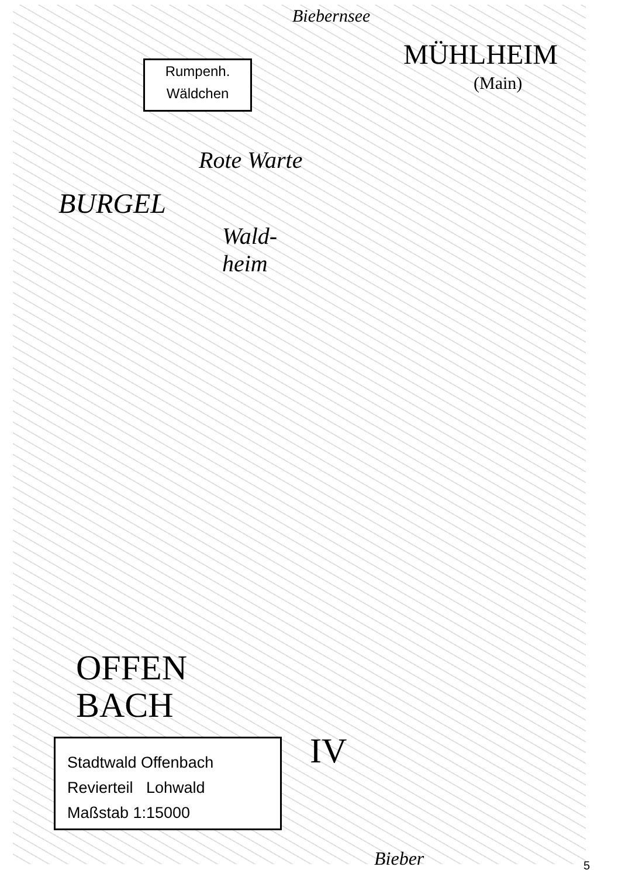Rumpenh.
Wäldchen
Biebernsee
MÜHLHEIM
(Main)
Rote Warte
BURGEL
Wald-
heim
OFFEN
BACH
IV
Bieber
Stadtwald Offenbach
Revierteil Lohwald
Maßstab 1:15000
5